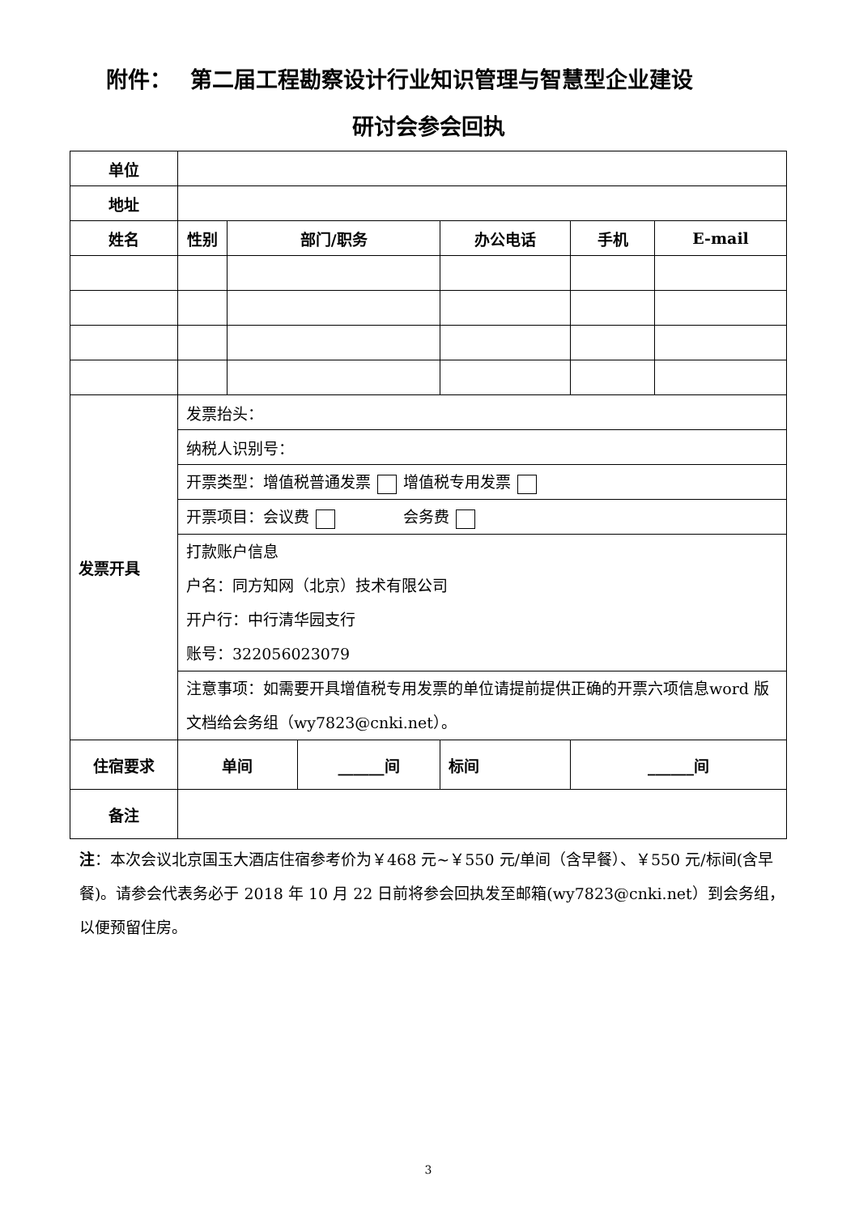附件：　 第二届工程勘察设计行业知识管理与智慧型企业建设
研讨会参会回执
| 单位 | | | | | | | |
| 地址 | | | | | | | |
| 姓名 | 性别 | 部门/职务 | | 办公电话 | | 手机 | E-mail |
| 发票开具 | 发票抬头： | | | | | | |
| | 纳税人识别号： | | | | | | |
| | 开票类型：增值税普通发票 增值税专用发票 | | | | | | |
| | 开票项目：会议费 会务费 | | | | | | |
| | 打款账户信息 户名：同方知网（北京）技术有限公司 开户行：中行清华园支行 账号：322056023079 | | | | | | |
| | 注意事项：如需要开具增值税专用发票的单位请提前提供正确的开票六项信息word 版文档给会务组（wy7823@cnki.net）。 | | | | | | |
| 住宿要求 | 单间 | | ______间 | | 标间 | ______间 | |
| 备注 | | | | | | | |
注：本次会议北京国玉大酒店住宿参考价为￥468 元~￥550 元/单间（含早餐）、￥550 元/标间(含早餐)。请参会代表务必于 2018 年 10 月 22 日前将参会回执发至邮箱(wy7823@cnki.net）到会务组，以便预留住房。
3